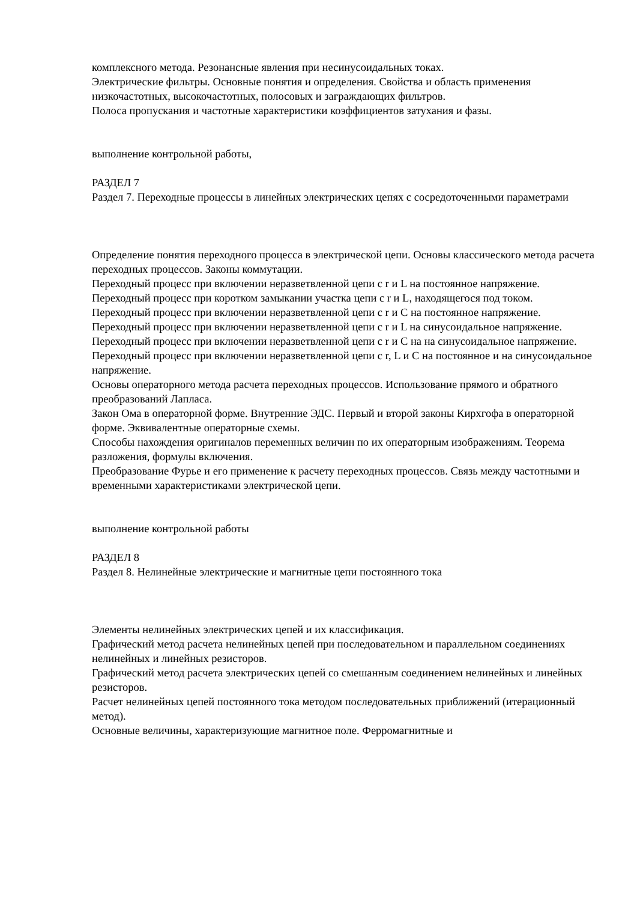комплексного метода. Резонансные явления при несинусоидальных токах.
Электрические фильтры. Основные понятия и определения. Свойства и область применения низкочастотных, высокочастотных, полосовых и заграждающих фильтров.
Полоса пропускания и частотные характеристики коэффициентов затухания и фазы.
выполнение контрольной работы,
РАЗДЕЛ 7
Раздел 7. Переходные процессы в линейных электрических цепях с сосредоточенными параметрами
Определение понятия переходного процесса в электрической цепи. Основы классического метода расчета переходных процессов. Законы коммутации.
Переходный процесс при включении неразветвленной цепи с r и L на постоянное напряжение.
Переходный процесс при коротком замыкании участка цепи с r и L, находящегося под током.
Переходный процесс при включении неразветвленной цепи с r и C на постоянное напряжение.
Переходный процесс при включении неразветвленной цепи с r и L на синусоидальное напряжение.
Переходный процесс при включении неразветвленной цепи с r и C на на синусоидальное напряжение.
Переходный процесс при включении неразветвленной цепи с r, L и C на постоянное и на синусоидальное напряжение.
Основы операторного метода расчета переходных процессов. Использование прямого и обратного преобразований Лапласа.
Закон Ома в операторной форме. Внутренние ЭДС. Первый и второй законы Кирхгофа в операторной форме. Эквивалентные операторные схемы.
Способы нахождения оригиналов переменных величин по их операторным изображениям. Теорема разложения, формулы включения.
Преобразование Фурье и его применение к расчету переходных процессов. Связь между частотными и временными характеристиками электрической цепи.
выполнение контрольной работы
РАЗДЕЛ 8
Раздел 8. Нелинейные электрические и магнитные цепи постоянного тока
Элементы нелинейных электрических цепей и их классификация.
Графический метод расчета нелинейных цепей при последовательном и параллельном соединениях нелинейных и линейных резисторов.
Графический метод расчета электрических цепей со смешанным соединением нелинейных и линейных резисторов.
Расчет нелинейных цепей постоянного тока методом последовательных приближений (итерационный метод).
Основные величины, характеризующие магнитное поле. Ферромагнитные и